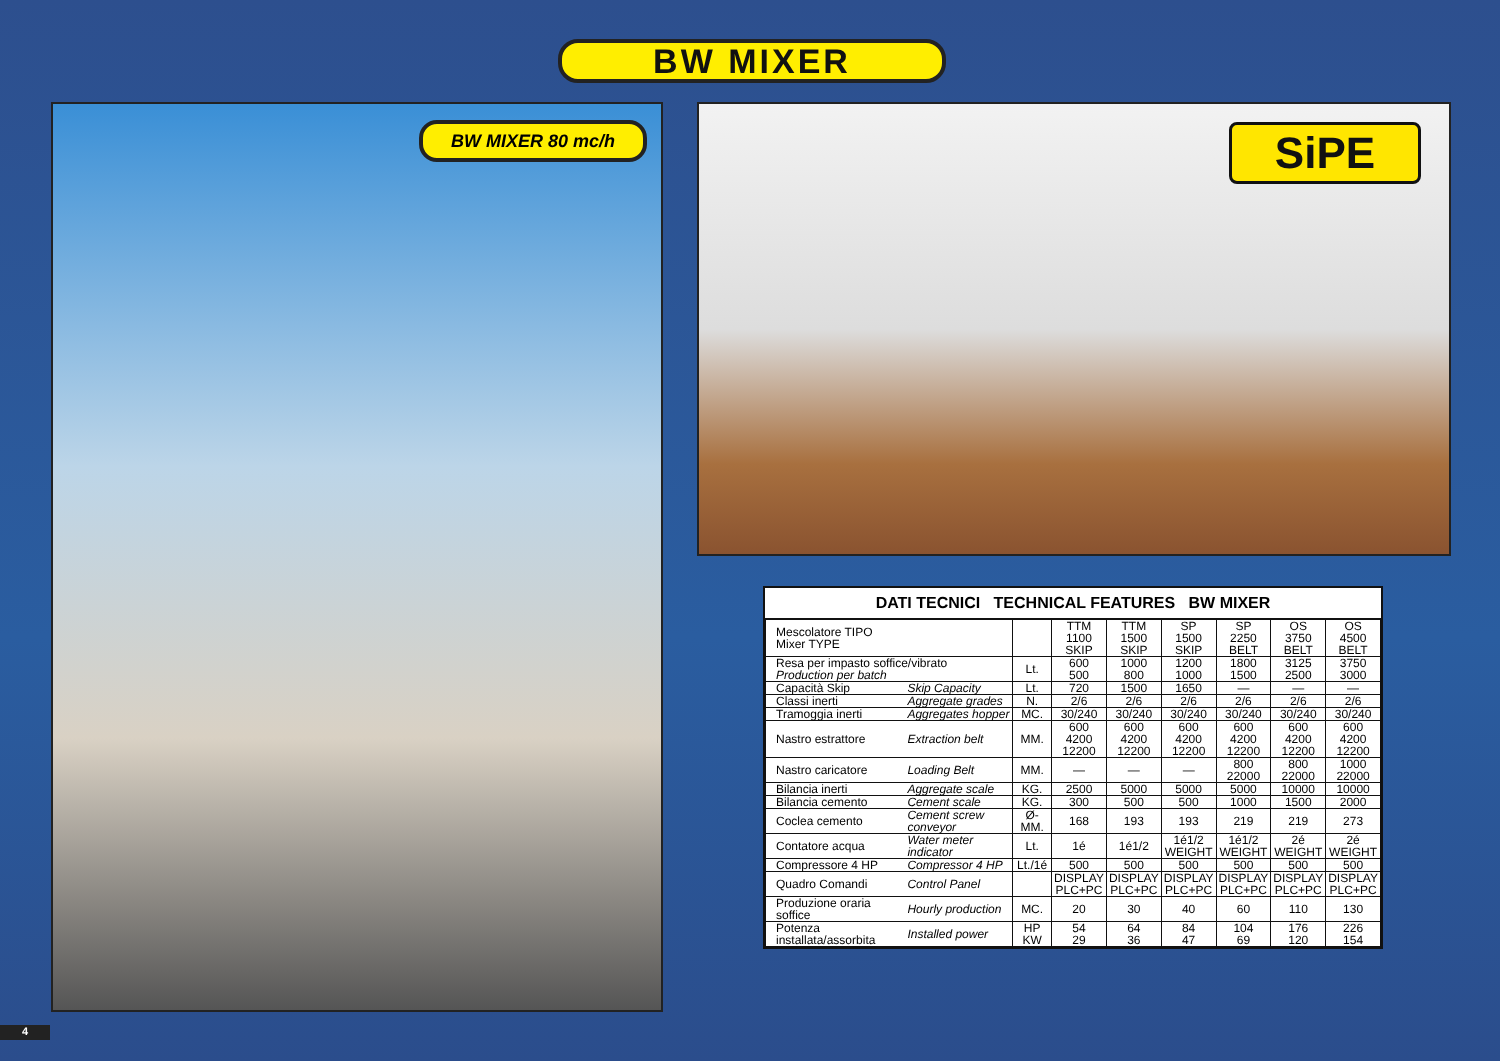BW MIXER
BW MIXER 80 mc/h SiPE
DATI TECNICI TECHNICAL FEATURES BW MIXER
| Mescolatore TIPO Mixer TYPE | | | TTM 1100 SKIP | TTM 1500 SKIP | SP 1500 SKIP | SP 2250 BELT | OS 3750 BELT | OS 4500 BELT |
| Resa per impasto soffice/vibrato Production per batch | | Lt. | 600 500 | 1000 800 | 1200 1000 | 1800 1500 | 3125 2500 | 3750 3000 |
| Capacità Skip | Skip Capacity | Lt. | 720 | 1500 | 1650 | — | — | — |
| Classi inerti | Aggregate grades | N. | 2/6 | 2/6 | 2/6 | 2/6 | 2/6 | 2/6 |
| Tramoggia inerti | Aggregates hopper | MC. | 30/240 | 30/240 | 30/240 | 30/240 | 30/240 | 30/240 |
| Nastro estrattore | Extraction belt | MM. | 600 4200 12200 | 600 4200 12200 | 600 4200 12200 | 600 4200 12200 | 600 4200 12200 | 600 4200 12200 |
| Nastro caricatore | Loading Belt | MM. | — | — | — | 800 22000 | 800 22000 | 1000 22000 |
| Bilancia inerti | Aggregate scale | KG. | 2500 | 5000 | 5000 | 5000 | 10000 | 10000 |
| Bilancia cemento | Cement scale | KG. | 300 | 500 | 500 | 1000 | 1500 | 2000 |
| Coclea cemento | Cement screw conveyor | Ø-MM. | 168 | 193 | 193 | 219 | 219 | 273 |
| Contatore acqua | Water meter indicator | Lt. | 1é | 1é1/2 | 1é1/2 WEIGHT | 1é1/2 WEIGHT | 2é WEIGHT | 2é WEIGHT |
| Compressore 4 HP | Compressor 4 HP | Lt./1é | 500 | 500 | 500 | 500 | 500 | 500 |
| Quadro Comandi | Control Panel | | DISPLAY PLC+PC | DISPLAY PLC+PC | DISPLAY PLC+PC | DISPLAY PLC+PC | DISPLAY PLC+PC | DISPLAY PLC+PC |
| Produzione oraria soffice | Hourly production | MC. | 20 | 30 | 40 | 60 | 110 | 130 |
| Potenza installata/assorbita | Installed power | HP KW | 54 29 | 64 36 | 84 47 | 104 69 | 176 120 | 226 154 |
4